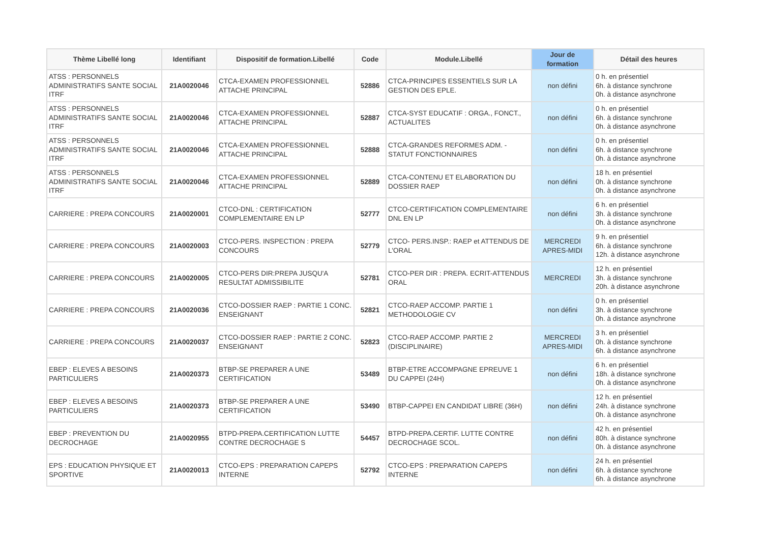| Thème Libellé long | Identifiant | Dispositif de formation.Libellé | Code | Module.Libellé | Jour de formation | Détail des heures |
| --- | --- | --- | --- | --- | --- | --- |
| ATSS : PERSONNELS ADMINISTRATIFS SANTE SOCIAL ITRF | 21A0020046 | CTCA-EXAMEN PROFESSIONNEL ATTACHE PRINCIPAL | 52886 | CTCA-PRINCIPES ESSENTIELS SUR LA GESTION DES EPLE. | non défini | 0 h. en présentiel 6h. à distance synchrone 0h. à distance asynchrone |
| ATSS : PERSONNELS ADMINISTRATIFS SANTE SOCIAL ITRF | 21A0020046 | CTCA-EXAMEN PROFESSIONNEL ATTACHE PRINCIPAL | 52887 | CTCA-SYST EDUCATIF : ORGA., FONCT., ACTUALITES | non défini | 0 h. en présentiel 6h. à distance synchrone 0h. à distance asynchrone |
| ATSS : PERSONNELS ADMINISTRATIFS SANTE SOCIAL ITRF | 21A0020046 | CTCA-EXAMEN PROFESSIONNEL ATTACHE PRINCIPAL | 52888 | CTCA-GRANDES REFORMES ADM. - STATUT FONCTIONNAIRES | non défini | 0 h. en présentiel 6h. à distance synchrone 0h. à distance asynchrone |
| ATSS : PERSONNELS ADMINISTRATIFS SANTE SOCIAL ITRF | 21A0020046 | CTCA-EXAMEN PROFESSIONNEL ATTACHE PRINCIPAL | 52889 | CTCA-CONTENU ET ELABORATION DU DOSSIER RAEP | non défini | 18 h. en présentiel 0h. à distance synchrone 0h. à distance asynchrone |
| CARRIERE : PREPA CONCOURS | 21A0020001 | CTCO-DNL : CERTIFICATION COMPLEMENTAIRE EN LP | 52777 | CTCO-CERTIFICATION COMPLEMENTAIRE DNL EN LP | non défini | 6 h. en présentiel 3h. à distance synchrone 0h. à distance asynchrone |
| CARRIERE : PREPA CONCOURS | 21A0020003 | CTCO-PERS. INSPECTION : PREPA CONCOURS | 52779 | CTCO- PERS.INSP.: RAEP et ATTENDUS DE L'ORAL | MERCREDI APRES-MIDI | 9 h. en présentiel 6h. à distance synchrone 12h. à distance asynchrone |
| CARRIERE : PREPA CONCOURS | 21A0020005 | CTCO-PERS DIR:PREPA JUSQU'A RESULTAT ADMISSIBILITE | 52781 | CTCO-PER DIR : PREPA. ECRIT-ATTENDUS ORAL | MERCREDI | 12 h. en présentiel 3h. à distance synchrone 20h. à distance asynchrone |
| CARRIERE : PREPA CONCOURS | 21A0020036 | CTCO-DOSSIER RAEP : PARTIE 1 CONC. ENSEIGNANT | 52821 | CTCO-RAEP ACCOMP. PARTIE 1 METHODOLOGIE CV | non défini | 0 h. en présentiel 3h. à distance synchrone 0h. à distance asynchrone |
| CARRIERE : PREPA CONCOURS | 21A0020037 | CTCO-DOSSIER RAEP : PARTIE 2 CONC. ENSEIGNANT | 52823 | CTCO-RAEP ACCOMP. PARTIE 2 (DISCIPLINAIRE) | MERCREDI APRES-MIDI | 3 h. en présentiel 0h. à distance synchrone 6h. à distance asynchrone |
| EBEP : ELEVES A BESOINS PARTICULIERS | 21A0020373 | BTBP-SE PREPARER A UNE CERTIFICATION | 53489 | BTBP-ETRE ACCOMPAGNE EPREUVE 1 DU CAPPEI (24H) | non défini | 6 h. en présentiel 18h. à distance synchrone 0h. à distance asynchrone |
| EBEP : ELEVES A BESOINS PARTICULIERS | 21A0020373 | BTBP-SE PREPARER A UNE CERTIFICATION | 53490 | BTBP-CAPPEI EN CANDIDAT LIBRE (36H) | non défini | 12 h. en présentiel 24h. à distance synchrone 0h. à distance asynchrone |
| EBEP : PREVENTION DU DECROCHAGE | 21A0020955 | BTPD-PREPA.CERTIFICATION LUTTE CONTRE DECROCHAGE S | 54457 | BTPD-PREPA.CERTIF. LUTTE CONTRE DECROCHAGE SCOL. | non défini | 42 h. en présentiel 80h. à distance synchrone 0h. à distance asynchrone |
| EPS : EDUCATION PHYSIQUE ET SPORTIVE | 21A0020013 | CTCO-EPS : PREPARATION CAPEPS INTERNE | 52792 | CTCO-EPS : PREPARATION CAPEPS INTERNE | non défini | 24 h. en présentiel 6h. à distance synchrone 6h. à distance asynchrone |